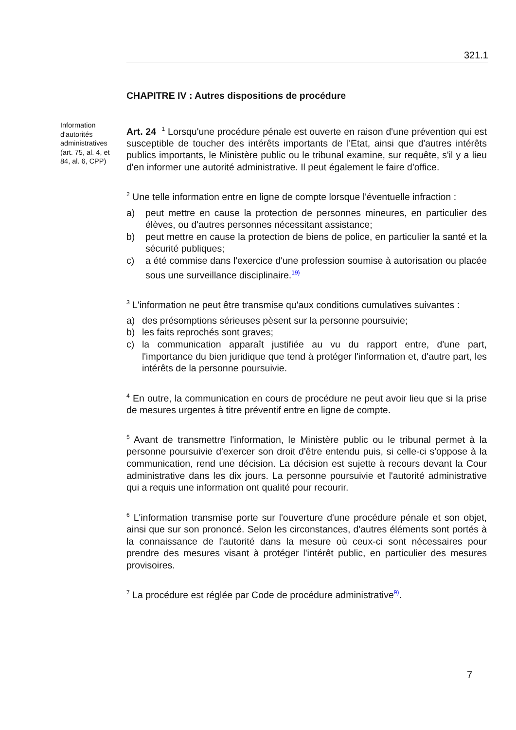321.1
Information d'autorités administratives (art. 75, al. 4, et 84, al. 6, CPP)
CHAPITRE IV : Autres dispositions de procédure
Art. 24 <sup>1</sup> Lorsqu'une procédure pénale est ouverte en raison d'une prévention qui est susceptible de toucher des intérêts importants de l'Etat, ainsi que d'autres intérêts publics importants, le Ministère public ou le tribunal examine, sur requête, s'il y a lieu d'en informer une autorité administrative. Il peut également le faire d'office.
<sup>2</sup> Une telle information entre en ligne de compte lorsque l'éventuelle infraction :
a) peut mettre en cause la protection de personnes mineures, en particulier des élèves, ou d'autres personnes nécessitant assistance;
b) peut mettre en cause la protection de biens de police, en particulier la santé et la sécurité publiques;
c) a été commise dans l'exercice d'une profession soumise à autorisation ou placée sous une surveillance disciplinaire.<sup>19)</sup>
<sup>3</sup> L'information ne peut être transmise qu'aux conditions cumulatives suivantes :
a) des présomptions sérieuses pèsent sur la personne poursuivie;
b) les faits reprochés sont graves;
c) la communication apparaît justifiée au vu du rapport entre, d'une part, l'importance du bien juridique que tend à protéger l'information et, d'autre part, les intérêts de la personne poursuivie.
<sup>4</sup> En outre, la communication en cours de procédure ne peut avoir lieu que si la prise de mesures urgentes à titre préventif entre en ligne de compte.
<sup>5</sup> Avant de transmettre l'information, le Ministère public ou le tribunal permet à la personne poursuivie d'exercer son droit d'être entendu puis, si celle-ci s'oppose à la communication, rend une décision. La décision est sujette à recours devant la Cour administrative dans les dix jours. La personne poursuivie et l'autorité administrative qui a requis une information ont qualité pour recourir.
<sup>6</sup> L'information transmise porte sur l'ouverture d'une procédure pénale et son objet, ainsi que sur son prononcé. Selon les circonstances, d'autres éléments sont portés à la connaissance de l'autorité dans la mesure où ceux-ci sont nécessaires pour prendre des mesures visant à protéger l'intérêt public, en particulier des mesures provisoires.
<sup>7</sup> La procédure est réglée par Code de procédure administrative<sup>9)</sup>.
7